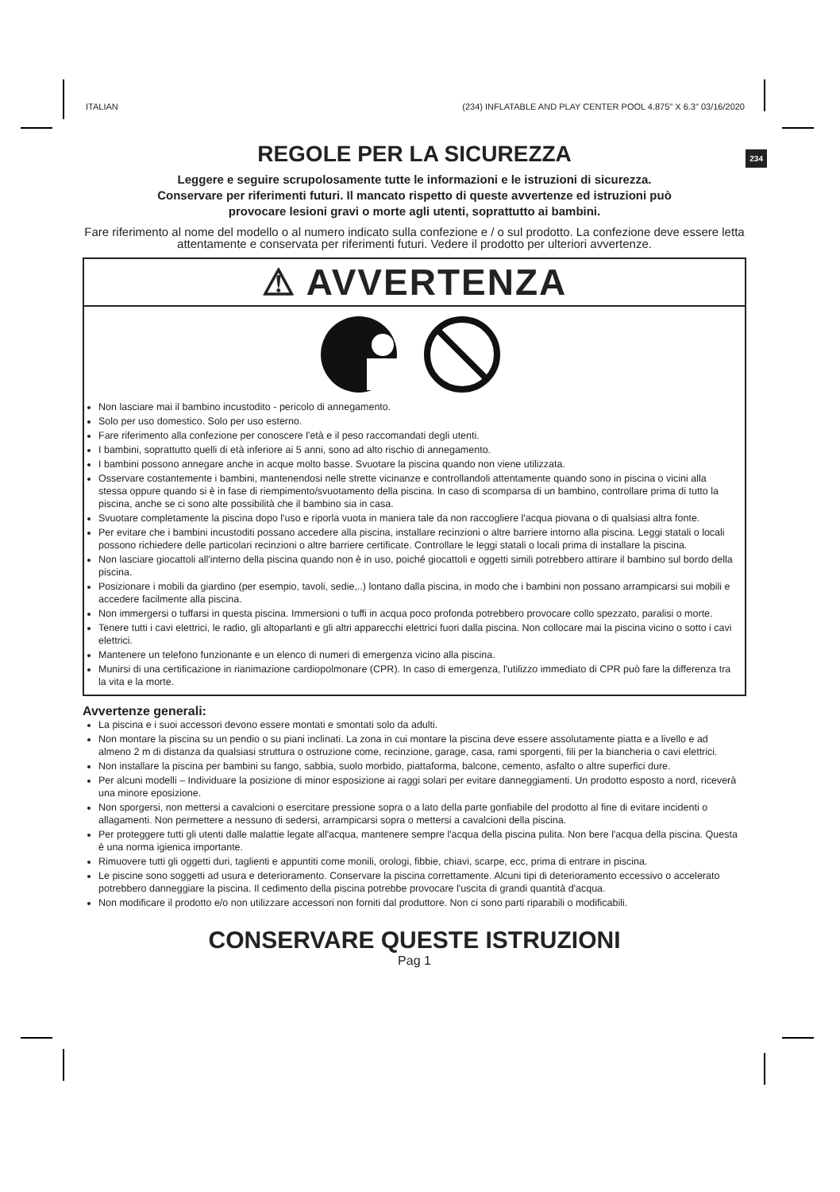ITALIAN (234) INFLATABLE AND PLAY CENTER POOL 4.875" X 6.3" 03/16/2020
REGOLE PER LA SICUREZZA
234
Leggere e seguire scrupolosamente tutte le informazioni e le istruzioni di sicurezza.
Conservare per riferimenti futuri. Il mancato rispetto di queste avvertenze ed istruzioni può
provocare lesioni gravi o morte agli utenti, soprattutto ai bambini.
Fare riferimento al nome del modello o al numero indicato sulla confezione e / o sul prodotto. La confezione deve essere letta attentamente e conservata per riferimenti futuri. Vedere il prodotto per ulteriori avvertenze.
⚠ AVVERTENZA
Non lasciare mai il bambino incustodito - pericolo di annegamento.
Solo per uso domestico. Solo per uso esterno.
Fare riferimento alla confezione per conoscere l'età e il peso raccomandati degli utenti.
I bambini, soprattutto quelli di età inferiore ai 5 anni, sono ad alto rischio di annegamento.
I bambini possono annegare anche in acque molto basse. Svuotare la piscina quando non viene utilizzata.
Osservare costantemente i bambini, mantenendosi nelle strette vicinanze e controllandoli attentamente quando sono in piscina o vicini alla stessa oppure quando si è in fase di riempimento/svuotamento della piscina. In caso di scomparsa di un bambino, controllare prima di tutto la piscina, anche se ci sono alte possibilità che il bambino sia in casa.
Svuotare completamente la piscina dopo l'uso e riporla vuota in maniera tale da non raccogliere l'acqua piovana o di qualsiasi altra fonte.
Per evitare che i bambini incustoditi possano accedere alla piscina, installare recinzioni o altre barriere intorno alla piscina. Leggi statali o locali possono richiedere delle particolari recinzioni o altre barriere certificate. Controllare le leggi statali o locali prima di installare la piscina.
Non lasciare giocattoli all'interno della piscina quando non è in uso, poiché giocattoli e oggetti simili potrebbero attirare il bambino sul bordo della piscina.
Posizionare i mobili da giardino (per esempio, tavoli, sedie,..) lontano dalla piscina, in modo che i bambini non possano arrampicarsi sui mobili e accedere facilmente alla piscina.
Non immergersi o tuffarsi in questa piscina. Immersioni o tuffi in acqua poco profonda potrebbero provocare collo spezzato, paralisi o morte.
Tenere tutti i cavi elettrici, le radio, gli altoparlanti e gli altri apparecchi elettrici fuori dalla piscina. Non collocare mai la piscina vicino o sotto i cavi elettrici.
Mantenere un telefono funzionante e un elenco di numeri di emergenza vicino alla piscina.
Munirsi di una certificazione in rianimazione cardiopolmonare (CPR). In caso di emergenza, l'utilizzo immediato di CPR può fare la differenza tra la vita e la morte.
Avvertenze generali:
La piscina e i suoi accessori devono essere montati e smontati solo da adulti.
Non montare la piscina su un pendio o su piani inclinati. La zona in cui montare la piscina deve essere assolutamente piatta e a livello e ad almeno 2 m di distanza da qualsiasi struttura o ostruzione come, recinzione, garage, casa, rami sporgenti, fili per la biancheria o cavi elettrici.
Non installare la piscina per bambini su fango, sabbia, suolo morbido, piattaforma, balcone, cemento, asfalto o altre superfici dure.
Per alcuni modelli – Individuare la posizione di minor esposizione ai raggi solari per evitare danneggiamenti. Un prodotto esposto a nord, riceverà una minore eposizione.
Non sporgersi, non mettersi a cavalcioni o esercitare pressione sopra o a lato della parte gonfiabile del prodotto al fine di evitare incidenti o allagamenti. Non permettere a nessuno di sedersi, arrampicarsi sopra o mettersi a cavalcioni della piscina.
Per proteggere tutti gli utenti dalle malattie legate all'acqua, mantenere sempre l'acqua della piscina pulita. Non bere l'acqua della piscina. Questa è una norma igienica importante.
Rimuovere tutti gli oggetti duri, taglienti e appuntiti come monili, orologi, fibbie, chiavi, scarpe, ecc, prima di entrare in piscina.
Le piscine sono soggetti ad usura e deterioramento. Conservare la piscina correttamente. Alcuni tipi di deterioramento eccessivo o accelerato potrebbero danneggiare la piscina. Il cedimento della piscina potrebbe provocare l'uscita di grandi quantità d'acqua.
Non modificare il prodotto e/o non utilizzare accessori non forniti dal produttore. Non ci sono parti riparabili o modificabili.
CONSERVARE QUESTE ISTRUZIONI
Pag 1